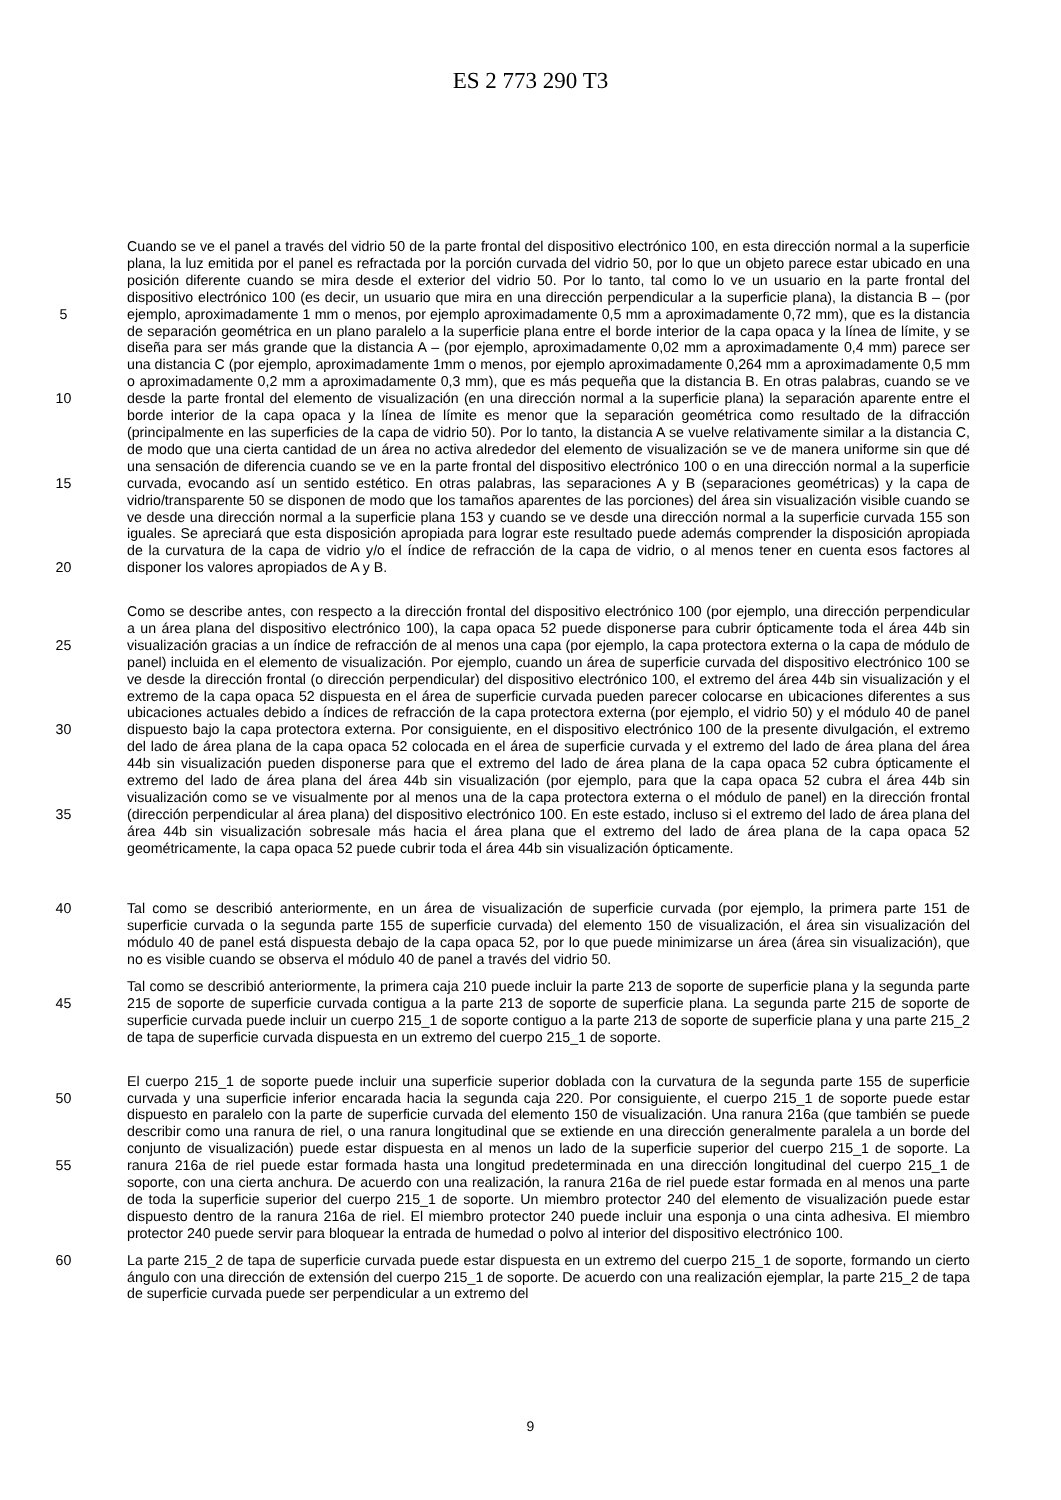ES 2 773 290 T3
5
10
15
20
Cuando se ve el panel a través del vidrio 50 de la parte frontal del dispositivo electrónico 100, en esta dirección normal a la superficie plana, la luz emitida por el panel es refractada por la porción curvada del vidrio 50, por lo que un objeto parece estar ubicado en una posición diferente cuando se mira desde el exterior del vidrio 50. Por lo tanto, tal como lo ve un usuario en la parte frontal del dispositivo electrónico 100 (es decir, un usuario que mira en una dirección perpendicular a la superficie plana), la distancia B – (por ejemplo, aproximadamente 1 mm o menos, por ejemplo aproximadamente 0,5 mm a aproximadamente 0,72 mm), que es la distancia de separación geométrica en un plano paralelo a la superficie plana entre el borde interior de la capa opaca y la línea de límite, y se diseña para ser más grande que la distancia A – (por ejemplo, aproximadamente 0,02 mm a aproximadamente 0,4 mm) parece ser una distancia C (por ejemplo, aproximadamente 1mm o menos, por ejemplo aproximadamente 0,264 mm a aproximadamente 0,5 mm o aproximadamente 0,2 mm a aproximadamente 0,3 mm), que es más pequeña que la distancia B. En otras palabras, cuando se ve desde la parte frontal del elemento de visualización (en una dirección normal a la superficie plana) la separación aparente entre el borde interior de la capa opaca y la línea de límite es menor que la separación geométrica como resultado de la difracción (principalmente en las superficies de la capa de vidrio 50). Por lo tanto, la distancia A se vuelve relativamente similar a la distancia C, de modo que una cierta cantidad de un área no activa alrededor del elemento de visualización se ve de manera uniforme sin que dé una sensación de diferencia cuando se ve en la parte frontal del dispositivo electrónico 100 o en una dirección normal a la superficie curvada, evocando así un sentido estético. En otras palabras, las separaciones A y B (separaciones geométricas) y la capa de vidrio/transparente 50 se disponen de modo que los tamaños aparentes de las porciones) del área sin visualización visible cuando se ve desde una dirección normal a la superficie plana 153 y cuando se ve desde una dirección normal a la superficie curvada 155 son iguales. Se apreciará que esta disposición apropiada para lograr este resultado puede además comprender la disposición apropiada de la curvatura de la capa de vidrio y/o el índice de refracción de la capa de vidrio, o al menos tener en cuenta esos factores al disponer los valores apropiados de A y B.
25
30
35
Como se describe antes, con respecto a la dirección frontal del dispositivo electrónico 100 (por ejemplo, una dirección perpendicular a un área plana del dispositivo electrónico 100), la capa opaca 52 puede disponerse para cubrir ópticamente toda el área 44b sin visualización gracias a un índice de refracción de al menos una capa (por ejemplo, la capa protectora externa o la capa de módulo de panel) incluida en el elemento de visualización. Por ejemplo, cuando un área de superficie curvada del dispositivo electrónico 100 se ve desde la dirección frontal (o dirección perpendicular) del dispositivo electrónico 100, el extremo del área 44b sin visualización y el extremo de la capa opaca 52 dispuesta en el área de superficie curvada pueden parecer colocarse en ubicaciones diferentes a sus ubicaciones actuales debido a índices de refracción de la capa protectora externa (por ejemplo, el vidrio 50) y el módulo 40 de panel dispuesto bajo la capa protectora externa. Por consiguiente, en el dispositivo electrónico 100 de la presente divulgación, el extremo del lado de área plana de la capa opaca 52 colocada en el área de superficie curvada y el extremo del lado de área plana del área 44b sin visualización pueden disponerse para que el extremo del lado de área plana de la capa opaca 52 cubra ópticamente el extremo del lado de área plana del área 44b sin visualización (por ejemplo, para que la capa opaca 52 cubra el área 44b sin visualización como se ve visualmente por al menos una de la capa protectora externa o el módulo de panel) en la dirección frontal (dirección perpendicular al área plana) del dispositivo electrónico 100. En este estado, incluso si el extremo del lado de área plana del área 44b sin visualización sobresale más hacia el área plana que el extremo del lado de área plana de la capa opaca 52 geométricamente, la capa opaca 52 puede cubrir toda el área 44b sin visualización ópticamente.
40
Tal como se describió anteriormente, en un área de visualización de superficie curvada (por ejemplo, la primera parte 151 de superficie curvada o la segunda parte 155 de superficie curvada) del elemento 150 de visualización, el área sin visualización del módulo 40 de panel está dispuesta debajo de la capa opaca 52, por lo que puede minimizarse un área (área sin visualización), que no es visible cuando se observa el módulo 40 de panel a través del vidrio 50.
45
Tal como se describió anteriormente, la primera caja 210 puede incluir la parte 213 de soporte de superficie plana y la segunda parte 215 de soporte de superficie curvada contigua a la parte 213 de soporte de superficie plana. La segunda parte 215 de soporte de superficie curvada puede incluir un cuerpo 215_1 de soporte contiguo a la parte 213 de soporte de superficie plana y una parte 215_2 de tapa de superficie curvada dispuesta en un extremo del cuerpo 215_1 de soporte.
50
55
El cuerpo 215_1 de soporte puede incluir una superficie superior doblada con la curvatura de la segunda parte 155 de superficie curvada y una superficie inferior encarada hacia la segunda caja 220. Por consiguiente, el cuerpo 215_1 de soporte puede estar dispuesto en paralelo con la parte de superficie curvada del elemento 150 de visualización. Una ranura 216a (que también se puede describir como una ranura de riel, o una ranura longitudinal que se extiende en una dirección generalmente paralela a un borde del conjunto de visualización) puede estar dispuesta en al menos un lado de la superficie superior del cuerpo 215_1 de soporte. La ranura 216a de riel puede estar formada hasta una longitud predeterminada en una dirección longitudinal del cuerpo 215_1 de soporte, con una cierta anchura. De acuerdo con una realización, la ranura 216a de riel puede estar formada en al menos una parte de toda la superficie superior del cuerpo 215_1 de soporte. Un miembro protector 240 del elemento de visualización puede estar dispuesto dentro de la ranura 216a de riel. El miembro protector 240 puede incluir una esponja o una cinta adhesiva. El miembro protector 240 puede servir para bloquear la entrada de humedad o polvo al interior del dispositivo electrónico 100.
60
La parte 215_2 de tapa de superficie curvada puede estar dispuesta en un extremo del cuerpo 215_1 de soporte, formando un cierto ángulo con una dirección de extensión del cuerpo 215_1 de soporte. De acuerdo con una realización ejemplar, la parte 215_2 de tapa de superficie curvada puede ser perpendicular a un extremo del
9